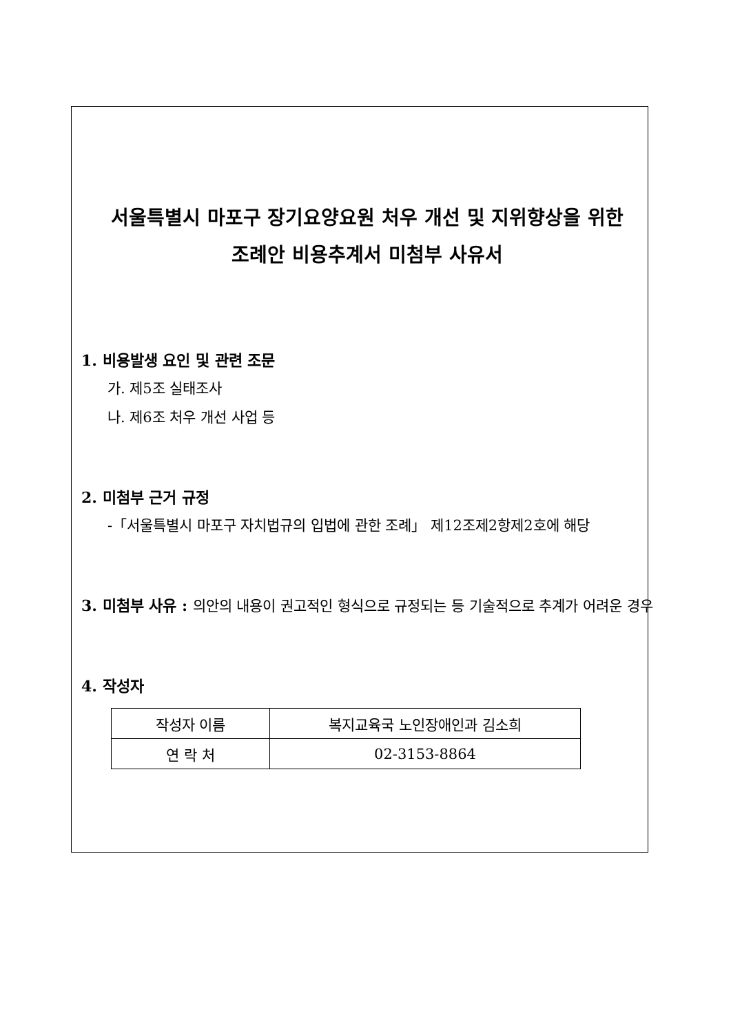서울특별시 마포구 장기요양요원 처우 개선 및 지위향상을 위한
조례안 비용추계서 미첨부 사유서
1. 비용발생 요인 및 관련 조문
가. 제5조 실태조사
나. 제6조 처우 개선 사업 등
2. 미첨부 근거 규정
-「서울특별시 마포구 자치법규의 입법에 관한 조례」 제12조제2항제2호에 해당
3. 미첨부 사유 :
의안의 내용이 권고적인 형식으로 규정되는 등 기술적으로 추계가 어려운 경우
4. 작성자
| 작성자 이름 | 복지교육국 노인장애인과 김소희 |
| 연 락 처 | 02-3153-8864 |